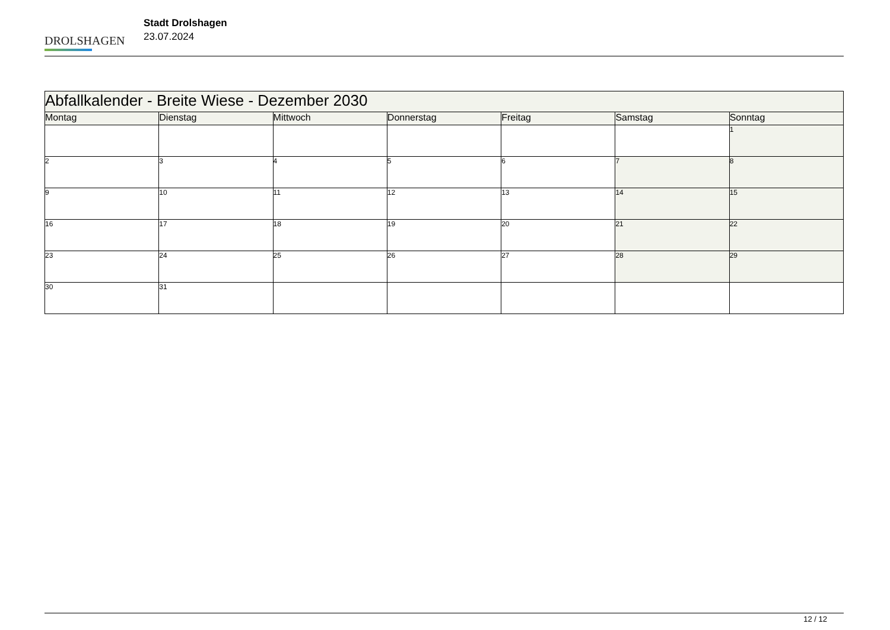DROLSHAGEN
Stadt Drolshagen
23.07.2024
| Abfallkalender - Breite Wiese - Dezember 2030 | | | | | | |
| --- | --- | --- | --- | --- | --- | --- |
| Montag | Dienstag | Mittwoch | Donnerstag | Freitag | Samstag | Sonntag |
| | | | | | | 1 |
| 2 | 3 | 4 | 5 | 6 | 7 | 8 |
| 9 | 10 | 11 | 12 | 13 | 14 | 15 |
| 16 | 17 | 18 | 19 | 20 | 21 | 22 |
| 23 | 24 | 25 | 26 | 27 | 28 | 29 |
| 30 | 31 | | | | | |
12 / 12